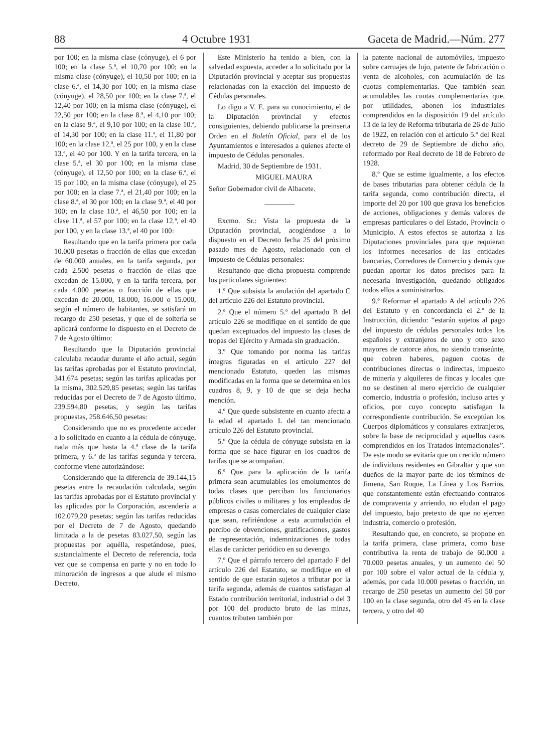88 4 Octubre 1931 Gaceta de Madrid.—Núm. 277
por 100; en la misma clase (cónyuge), el 6 por 100; en la clase 5.ª, el 10,70 por 100; en la misma clase (cónyuge), el 10,50 por 100; en la clase 6.ª, el 14,30 por 100; en la misma clase (cónyuge), el 28,50 por 100; en la clase 7.ª, el 12,40 por 100; en la misma clase (cónyuge), el 22,50 por 100; en la clase 8.ª, el 4,10 por 100; en la clase 9.ª, el 9,10 por 100; en la clase 10.ª, el 14,30 por 100; en la clase 11.ª, el 11,80 por 100; en la clase 12.ª, el 25 por 100, y en la clase 13.ª, el 40 por 100. Y en la tarifa tercera, en la clase 5.ª, el 30 por 100; en la misma clase (cónyuge), el 12,50 por 100; en la clase 6.ª, el 15 por 100; en la misma clase (cónyuge), el 25 por 100; en la clase 7.ª, el 21,40 por 100; en la clase 8.ª, el 30 por 100; en la clase 9.ª, el 40 por 100; en la clase 10.ª, el 46,50 por 100; en la clase 11.ª, el 57 por 100; en la clase 12.ª, el 40 por 100, y en la clase 13.ª, el 40 por 100:
Resultando que en la tarifa primera por cada 10.000 pesetas o fracción de ellas que excedan de 60.000 anuales, en la tarifa segunda, por cada 2.500 pesetas o fracción de ellas que excedan de 15.000, y en la tarifa tercera, por cada 4.000 pesetas o fracción de ellas que excedan de 20.000, 18.000, 16.000 o 15.000, según el número de habitantes, se satisfará un recargo de 250 pesetas, y que el de soltería se aplicará conforme lo dispuesto en el Decreto de 7 de Agosto último:
Resultando que la Diputación provincial calculaba recaudar durante el año actual, según las tarifas aprobadas por el Estatuto provincial, 341.674 pesetas; según las tarifas aplicadas por la misma, 302.529,85 pesetas; según las tarifas reducidas por el Decreto de 7 de Agosto último, 239.594,80 pesetas, y según las tarifas propuestas, 258.646,50 pesetas:
Considerando que no es procedente acceder a lo solicitado en cuanto a la cédula de cónyuge, nada más que hasta la 4.ª clase de la tarifa primera, y 6.ª de las tarifas segunda y tercera, conforme viene autorizándose:
Considerando que la diferencia de 39.144,15 pesetas entre la recaudación calculada, según las tarifas aprobadas por el Estatuto provincial y las aplicadas por la Corporación, ascendería a 102.079,20 pesetas; según las tarifas reducidas por el Decreto de 7 de Agosto, quedando limitada a la de pesetas 83.027,50, según las propuestas por aquélla, respetándose, pues, sustancialmente el Decreto de referencia, toda vez que se compensa en parte y no en todo lo minoración de ingresos a que alude el mismo Decreto.
Este Ministerio ha tenido a bien, con la salvedad expuesta, acceder a lo solicitado por la Diputación provincial y aceptar sus propuestas relacionadas con la exacción del impuesto de Cédulas personales.
Lo digo a V. E. para su conocimiento, el de la Diputación provincial y efectos consiguientes, debiendo publicarse la preinserta Orden en el Boletín Oficial, para el de los Ayuntamientos e interesados a quienes afecte el impuesto de Cédulas personales.
Madrid, 30 de Septiembre de 1931.
MIGUEL MAURA
Señor Gobernador civil de Albacete.
Excmo. Sr.: Vista la propuesta de la Diputación provincial, acogiéndose a lo dispuesto en el Decreto fecha 25 del próximo pasado mes de Agosto, relacionado con el impuesto de Cédulas personales:
Resultando que dicha propuesta comprende los particulares siguientes:
1.º Que subsista la anulación del apartado C del artículo 226 del Estatuto provincial.
2.º Que el número 5.º del apartado B del artículo 226 se modifique en el sentido de que quedan exceptuados del impuesto las clases de tropas del Ejército y Armada sin graduación.
3.º Que tomando por norma las tarifas íntegras figuradas en el artículo 227 del mencionado Estatuto, queden las mismas modificadas en la forma que se determina en los cuadros 8, 9, y 10 de que se deja hecha mención.
4.º Que quede subsistente en cuanto afecta a la edad el apartado L del tan mencionado artículo 226 del Estatuto provincial.
5.º Que la cédula de cónyuge subsista en la forma que se hace figurar en los cuadros de tarifas que se acompañan.
6.º Que para la aplicación de la tarifa primera sean acumulables los emolumentos de todas clases que perciban los funcionarios públicos civiles o militares y los empleados de empresas o casas comerciales de cualquier clase que sean, refiriéndose a esta acumulación el percibo de obvenciones, gratificaciones, gastos de representación, indemnizaciones de todas ellas de carácter periódico en su devengo.
7.º Que el párrafo tercero del apartado F del artículo 226 del Estatuto, se modifique en el sentido de que estarán sujetos a tributar por la tarifa segunda, además de cuantos satisfagan al Estado contribución territorial, industrial o del 3 por 100 del producto bruto de las minas, cuantos tributen también por
la patente nacional de automóviles, impuesto sobre carruajes de lujo, patente de fabricación o venta de alcoholes, con acumulación de las cuotas complementarias. Que también sean acumulables las cuotas complementarias que, por utilidades, abonen los industriales comprendidos en la disposición 19 del artículo 13 de la ley de Reforma tributaria de 26 de Julio de 1922, en relación con el artículo 5.º del Real decreto de 29 de Septiembre de dicho año, reformado por Real decreto de 18 de Febrero de 1928.
8.º Que se estime igualmente, a los efectos de bases tributarias para obtener cédula de la tarifa segunda, como contribución directa, el importe del 20 por 100 que grava los beneficios de acciones, obligaciones y demás valores de empresas particulares o del Estado, Provincia o Municipio. A estos efectos se autoriza a las Diputaciones provinciales para que requieran los informes necesarios de las entidades bancarias, Corredores de Comercio y demás que puedan aportar los datos precisos para la necesaria investigación, quedando obligados todos ellos a suministrarlos.
9.º Reformar el apartado A del artículo 226 del Estatuto y en concordancia el 2.º de la Instrucción, diciendo: “estarán sujetos al pago del impuesto de cédulas personales todos los españoles y extranjeros de uno y otro sexo mayores de catorce años, no siendo transeúnte, que cobren haberes, paguen cuotas de contribuciones directas o indirectas, impuesto de minería y alquileres de fincas y locales que no se destinen al mero ejercicio de cualquier comercio, industria o profesión, incluso artes y oficios, por cuyo concepto satisfagan la correspondiente contribución. Se exceptúan los Cuerpos diplomáticos y consulares extranjeros, sobre la base de reciprocidad y aquellos casos comprendidos en los Tratados internacionales”. De este modo se evitaría que un crecido número de individuos residentes en Gibraltar y que son dueños de la mayor parte de los términos de Jimena, San Roque, La Línea y Los Barrios, que constantemente están efectuando contratos de compraventa y arriendo, no eludan el pago del impuesto, bajo pretexto de que no ejercen industria, comercio o profesión.
Resultando que, en concreto, se propone en la tarifa primera, clase primera, como base contributiva la renta de trabajo de 60.000 a 70.000 pesetas anuales, y un aumento del 50 por 100 sobre el valor actual de la cédula y, además, por cada 10.000 pesetas o fracción, un recargo de 250 pesetas un aumento del 50 por 100 en la clase segunda, otro del 45 en la clase tercera, y otro del 40